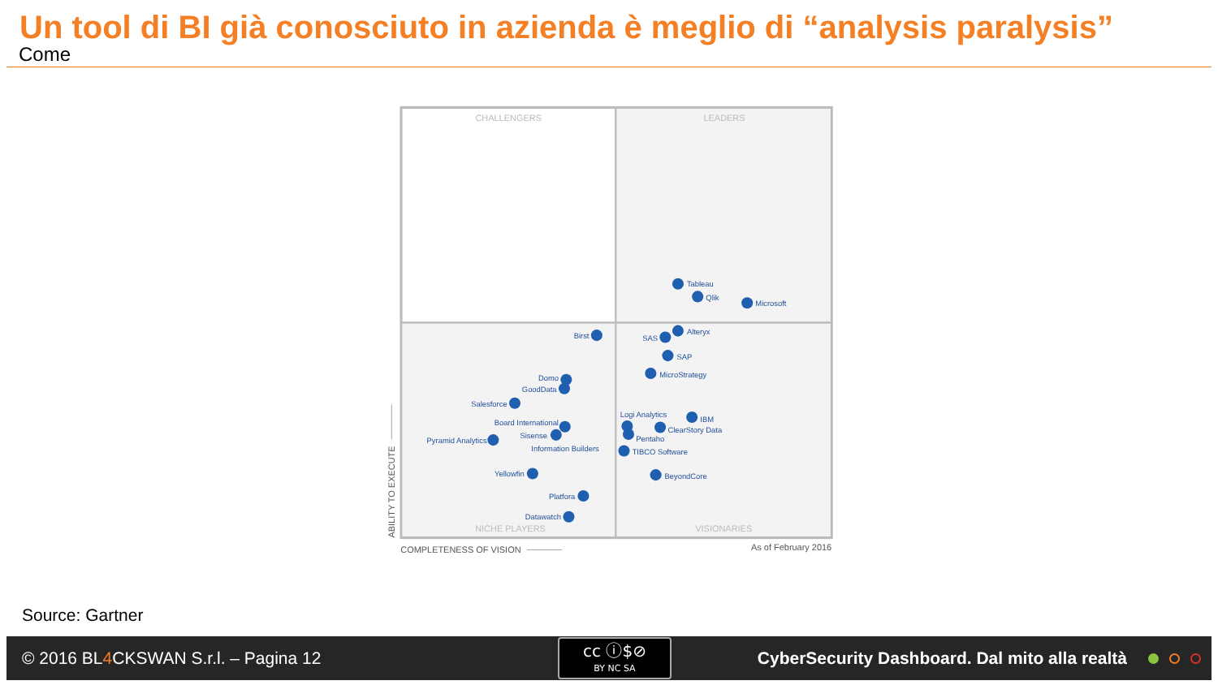Un tool di BI già conosciuto in azienda è meglio di “analysis paralysis”
Come
CHALLENGERS
LEADERS
NICHE PLAYERS
VISIONARIES
Tableau
Qlik
Microsoft
Birst
Alteryx
SAS
SAP
MicroStrategy
Domo
GoodData
Salesforce
Board International
Sisense
Pyramid Analytics
Information Builders
Logi Analytics
IBM
ClearStory Data
Pentaho
TIBCO Software
BeyondCore
Yellowfin
Platfora
Datawatch
COMPLETENESS OF VISION
As of February 2016
ABILITY TO EXECUTE
Source: Gartner
© 2016 BL4 CKSWAN S.r.l. – Pagina 12
cc ⓘ$⊘
BY NC SA
CyberSecurity Dashboard. Dal mito alla realtà